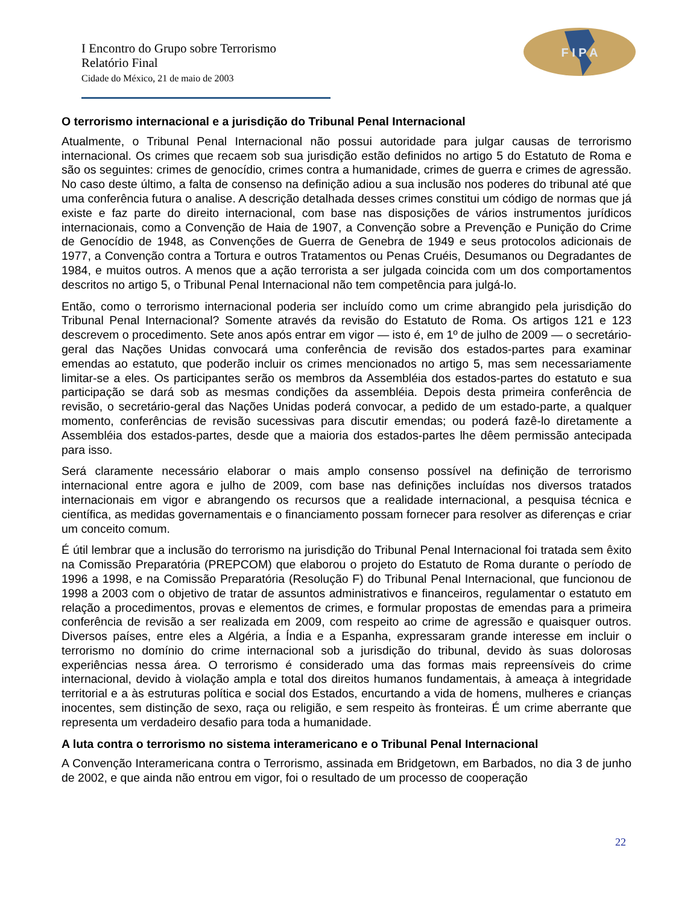I Encontro do Grupo sobre Terrorismo
Relatório Final
Cidade do México, 21 de maio de 2003
F I P A
O terrorismo internacional e a jurisdição do Tribunal Penal Internacional
Atualmente, o Tribunal Penal Internacional não possui autoridade para julgar causas de terrorismo internacional. Os crimes que recaem sob sua jurisdição estão definidos no artigo 5 do Estatuto de Roma e são os seguintes: crimes de genocídio, crimes contra a humanidade, crimes de guerra e crimes de agressão. No caso deste último, a falta de consenso na definição adiou a sua inclusão nos poderes do tribunal até que uma conferência futura o analise. A descrição detalhada desses crimes constitui um código de normas que já existe e faz parte do direito internacional, com base nas disposições de vários instrumentos jurídicos internacionais, como a Convenção de Haia de 1907, a Convenção sobre a Prevenção e Punição do Crime de Genocídio de 1948, as Convenções de Guerra de Genebra de 1949 e seus protocolos adicionais de 1977, a Convenção contra a Tortura e outros Tratamentos ou Penas Cruéis, Desumanos ou Degradantes de 1984, e muitos outros. A menos que a ação terrorista a ser julgada coincida com um dos comportamentos descritos no artigo 5, o Tribunal Penal Internacional não tem competência para julgá-lo.
Então, como o terrorismo internacional poderia ser incluído como um crime abrangido pela jurisdição do Tribunal Penal Internacional? Somente através da revisão do Estatuto de Roma. Os artigos 121 e 123 descrevem o procedimento. Sete anos após entrar em vigor — isto é, em 1º de julho de 2009 — o secretário-geral das Nações Unidas convocará uma conferência de revisão dos estados-partes para examinar emendas ao estatuto, que poderão incluir os crimes mencionados no artigo 5, mas sem necessariamente limitar-se a eles. Os participantes serão os membros da Assembléia dos estados-partes do estatuto e sua participação se dará sob as mesmas condições da assembléia. Depois desta primeira conferência de revisão, o secretário-geral das Nações Unidas poderá convocar, a pedido de um estado-parte, a qualquer momento, conferências de revisão sucessivas para discutir emendas; ou poderá fazê-lo diretamente a Assembléia dos estados-partes, desde que a maioria dos estados-partes lhe dêem permissão antecipada para isso.
Será claramente necessário elaborar o mais amplo consenso possível na definição de terrorismo internacional entre agora e julho de 2009, com base nas definições incluídas nos diversos tratados internacionais em vigor e abrangendo os recursos que a realidade internacional, a pesquisa técnica e científica, as medidas governamentais e o financiamento possam fornecer para resolver as diferenças e criar um conceito comum.
É útil lembrar que a inclusão do terrorismo na jurisdição do Tribunal Penal Internacional foi tratada sem êxito na Comissão Preparatória (PREPCOM) que elaborou o projeto do Estatuto de Roma durante o período de 1996 a 1998, e na Comissão Preparatória (Resolução F) do Tribunal Penal Internacional, que funcionou de 1998 a 2003 com o objetivo de tratar de assuntos administrativos e financeiros, regulamentar o estatuto em relação a procedimentos, provas e elementos de crimes, e formular propostas de emendas para a primeira conferência de revisão a ser realizada em 2009, com respeito ao crime de agressão e quaisquer outros. Diversos países, entre eles a Algéria, a Índia e a Espanha, expressaram grande interesse em incluir o terrorismo no domínio do crime internacional sob a jurisdição do tribunal, devido às suas dolorosas experiências nessa área. O terrorismo é considerado uma das formas mais repreensíveis do crime internacional, devido à violação ampla e total dos direitos humanos fundamentais, à ameaça à integridade territorial e a às estruturas política e social dos Estados, encurtando a vida de homens, mulheres e crianças inocentes, sem distinção de sexo, raça ou religião, e sem respeito às fronteiras. É um crime aberrante que representa um verdadeiro desafio para toda a humanidade.
A luta contra o terrorismo no sistema interamericano e o Tribunal Penal Internacional
A Convenção Interamericana contra o Terrorismo, assinada em Bridgetown, em Barbados, no dia 3 de junho de 2002, e que ainda não entrou em vigor, foi o resultado de um processo de cooperação
22